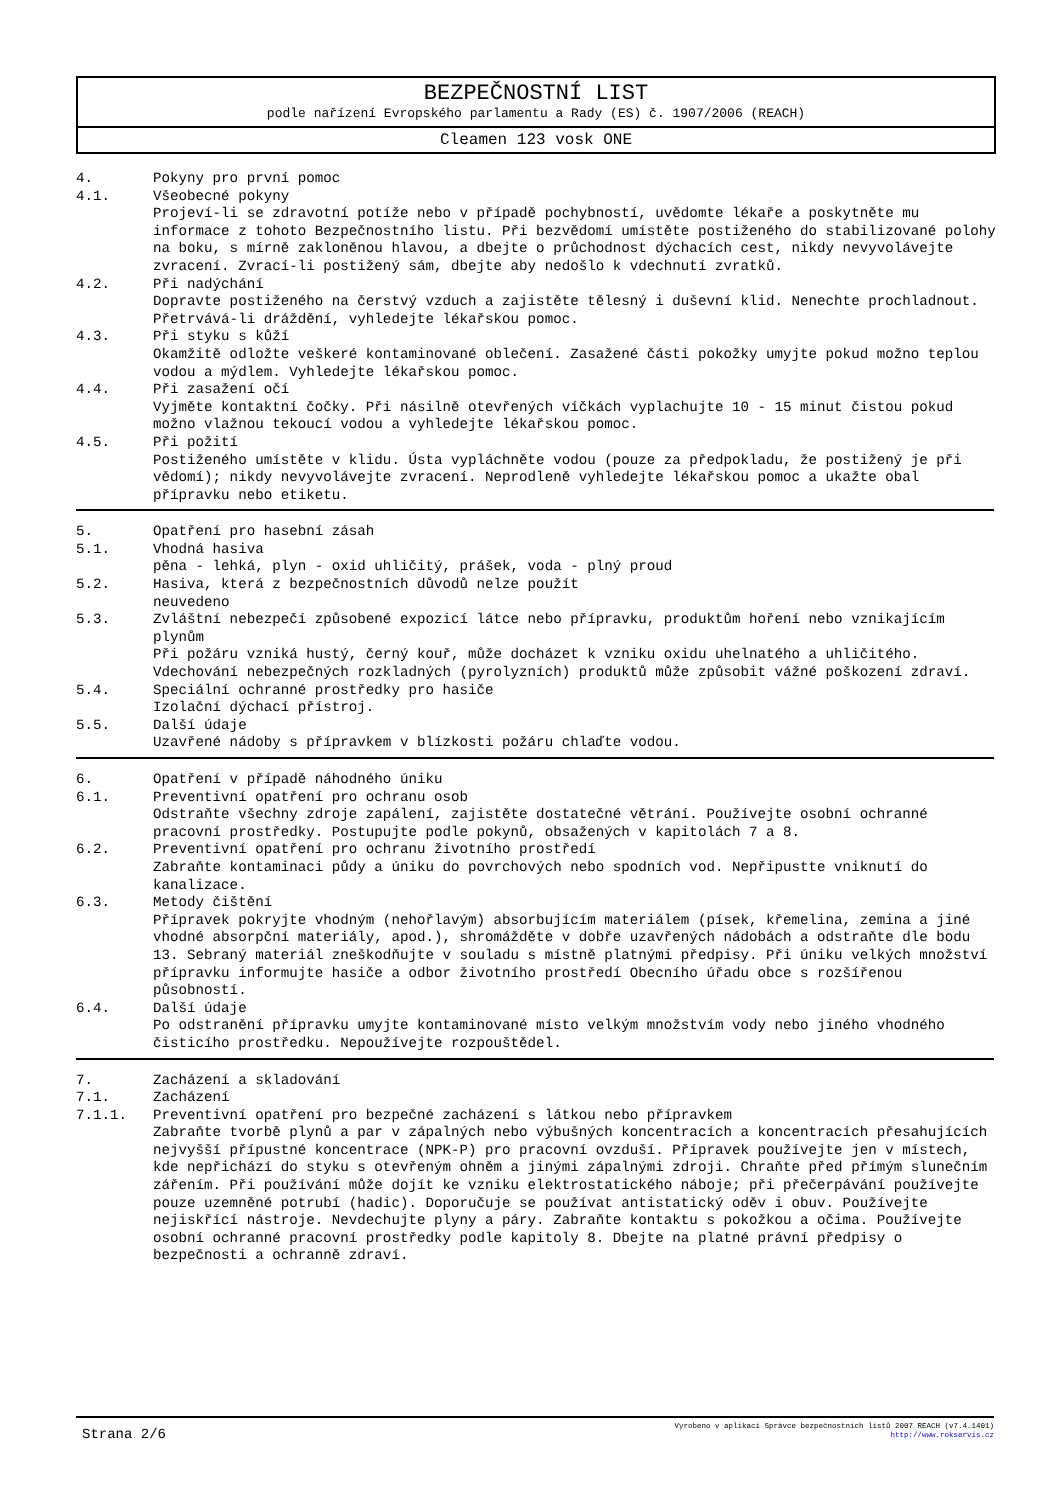BEZPEČNOSTNÍ LIST
podle nařízení Evropského parlamentu a Rady (ES) č. 1907/2006 (REACH)
Cleamen 123 vosk ONE
4. Pokyny pro první pomoc
4.1. Všeobecné pokyny
Projeví-li se zdravotní potíže nebo v případě pochybností, uvědomte lékaře a poskytněte mu informace z tohoto Bezpečnostního listu. Při bezvědomí umístěte postiženého do stabilizované polohy na boku, s mírně zakloněnou hlavou, a dbejte o průchodnost dýchacích cest, nikdy nevyvolávejte zvracení. Zvrací-li postižený sám, dbejte aby nedošlo k vdechnutí zvratků.
4.2. Při nadýchání
Dopravte postiženého na čerstvý vzduch a zajistěte tělesný i duševní klid. Nenechte prochladnout. Přetrvává-li dráždění, vyhledejte lékařskou pomoc.
4.3. Při styku s kůží
Okamžitě odložte veškeré kontaminované oblečení. Zasažené části pokožky umyjte pokud možno teplou vodou a mýdlem. Vyhledejte lékařskou pomoc.
4.4. Při zasažení očí
Vyjměte kontaktní čočky. Při násilně otevřených víčkách vyplachujte 10 - 15 minut čistou pokud možno vlažnou tekoucí vodou a vyhledejte lékařskou pomoc.
4.5. Při požití
Postiženého umístěte v klidu. Ústa vypláchněte vodou (pouze za předpokladu, že postižený je při vědomí); nikdy nevyvolávejte zvracení. Neprodleně vyhledejte lékařskou pomoc a ukažte obal přípravku nebo etiketu.
5. Opatření pro hasební zásah
5.1. Vhodná hasiva
pěna - lehká, plyn - oxid uhličitý, prášek, voda - plný proud
5.2. Hasiva, která z bezpečnostních důvodů nelze použít
neuvedeno
5.3. Zvláštní nebezpečí způsobené expozicí látce nebo přípravku, produktům hoření nebo vznikajícím plynům
Při požáru vzniká hustý, černý kouř, může docházet k vzniku oxidu uhelnatého a uhličitého. Vdechování nebezpečných rozkladných (pyrolyzních) produktů může způsobit vážné poškození zdraví.
5.4. Speciální ochranné prostředky pro hasiče
Izolační dýchací přístroj.
5.5. Další údaje
Uzavřené nádoby s přípravkem v blízkosti požáru chlaďte vodou.
6. Opatření v případě náhodného úniku
6.1. Preventivní opatření pro ochranu osob
Odstraňte všechny zdroje zapálení, zajistěte dostatečné větrání. Používejte osobní ochranné pracovní prostředky. Postupujte podle pokynů, obsažených v kapitolách 7 a 8.
6.2. Preventivní opatření pro ochranu životního prostředí
Zabraňte kontaminaci půdy a úniku do povrchových nebo spodních vod. Nepřipustte vniknutí do kanalizace.
6.3. Metody čištění
Přípravek pokryjte vhodným (nehořlavým) absorbujícím materiálem (písek, křemelina, zemina a jiné vhodné absorpční materiály, apod.), shromážděte v dobře uzavřených nádobách a odstraňte dle bodu 13. Sebraný materiál zneškodňujte v souladu s místně platnými předpisy. Při úniku velkých množství přípravku informujte hasiče a odbor životního prostředí Obecního úřadu obce s rozšířenou působností.
6.4. Další údaje
Po odstranění přípravku umyjte kontaminované místo velkým množstvím vody nebo jiného vhodného čisticího prostředku. Nepoužívejte rozpouštědel.
7. Zacházení a skladování
7.1. Zacházení
7.1.1. Preventivní opatření pro bezpečné zacházení s látkou nebo přípravkem
Zabraňte tvorbě plynů a par v zápalných nebo výbušných koncentracích a koncentracích přesahujících nejvyšší přípustné koncentrace (NPK-P) pro pracovní ovzduší. Přípravek používejte jen v místech, kde nepřichází do styku s otevřeným ohněm a jinými zápalnými zdroji. Chraňte před přímým slunečním zářením. Při používání může dojít ke vzniku elektrostatického náboje; při přečerpávání používejte pouze uzemněné potrubí (hadic). Doporučuje se používat antistatický oděv i obuv. Používejte nejiskřící nástroje. Nevdechujte plyny a páry. Zabraňte kontaktu s pokožkou a očima. Používejte osobní ochranné pracovní prostředky podle kapitoly 8. Dbejte na platné právní předpisy o bezpečnosti a ochranně zdraví.
Strana 2/6
Vyrobeno v aplikaci Správce bezpečnostních listů 2007 REACH (v7.4.1401)
http://www.rokservis.cz